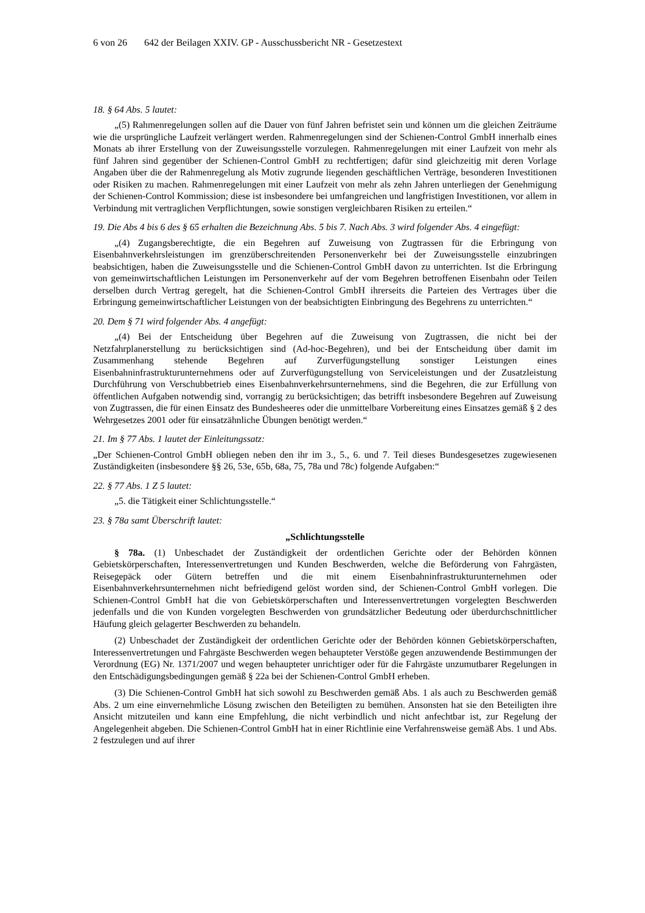6 von 26 642 der Beilagen XXIV. GP - Ausschussbericht NR - Gesetzestext
18. § 64 Abs. 5 lautet:
„(5) Rahmenregelungen sollen auf die Dauer von fünf Jahren befristet sein und können um die gleichen Zeiträume wie die ursprüngliche Laufzeit verlängert werden. Rahmenregelungen sind der Schienen-Control GmbH innerhalb eines Monats ab ihrer Erstellung von der Zuweisungsstelle vorzulegen. Rahmenregelungen mit einer Laufzeit von mehr als fünf Jahren sind gegenüber der Schienen-Control GmbH zu rechtfertigen; dafür sind gleichzeitig mit deren Vorlage Angaben über die der Rahmenregelung als Motiv zugrunde liegenden geschäftlichen Verträge, besonderen Investitionen oder Risiken zu machen. Rahmenregelungen mit einer Laufzeit von mehr als zehn Jahren unterliegen der Genehmigung der Schienen-Control Kommission; diese ist insbesondere bei umfangreichen und langfristigen Investitionen, vor allem in Verbindung mit vertraglichen Verpflichtungen, sowie sonstigen vergleichbaren Risiken zu erteilen.“
19. Die Abs 4 bis 6 des § 65 erhalten die Bezeichnung Abs. 5 bis 7. Nach Abs. 3 wird folgender Abs. 4 eingefügt:
„(4) Zugangsberechtigte, die ein Begehren auf Zuweisung von Zugtrassen für die Erbringung von Eisenbahnverkehrsleistungen im grenzüberschreitenden Personenverkehr bei der Zuweisungsstelle einzubringen beabsichtigen, haben die Zuweisungsstelle und die Schienen-Control GmbH davon zu unterrichten. Ist die Erbringung von gemeinwirtschaftlichen Leistungen im Personenverkehr auf der vom Begehren betroffenen Eisenbahn oder Teilen derselben durch Vertrag geregelt, hat die Schienen-Control GmbH ihrerseits die Parteien des Vertrages über die Erbringung gemeinwirtschaftlicher Leistungen von der beabsichtigten Einbringung des Begehrens zu unterrichten.“
20. Dem § 71 wird folgender Abs. 4 angefügt:
„(4) Bei der Entscheidung über Begehren auf die Zuweisung von Zugtrassen, die nicht bei der Netzfahrplanerstellung zu berücksichtigen sind (Ad-hoc-Begehren), und bei der Entscheidung über damit im Zusammenhang stehende Begehren auf Zurverfügungstellung sonstiger Leistungen eines Eisenbahninfrastrukturunternehmens oder auf Zurverfügungstellung von Serviceleistungen und der Zusatzleistung Durchführung von Verschubbetrieb eines Eisenbahnverkehrsunternehmens, sind die Begehren, die zur Erfüllung von öffentlichen Aufgaben notwendig sind, vorrangig zu berücksichtigen; das betrifft insbesondere Begehren auf Zuweisung von Zugtrassen, die für einen Einsatz des Bundesheeres oder die unmittelbare Vorbereitung eines Einsatzes gemäß § 2 des Wehrgesetzes 2001 oder für einsatzähnliche Übungen benötigt werden.“
21. Im § 77 Abs. 1 lautet der Einleitungssatz:
„Der Schienen-Control GmbH obliegen neben den ihr im 3., 5., 6. und 7. Teil dieses Bundesgesetzes zugewiesenen Zuständigkeiten (insbesondere §§ 26, 53e, 65b, 68a, 75, 78a und 78c) folgende Aufgaben:“
22. § 77 Abs. 1 Z 5 lautet:
„5. die Tätigkeit einer Schlichtungsstelle.“
23. § 78a samt Überschrift lautet:
„Schlichtungsstelle
§ 78a. (1) Unbeschadet der Zuständigkeit der ordentlichen Gerichte oder der Behörden können Gebietskörperschaften, Interessenvertretungen und Kunden Beschwerden, welche die Beförderung von Fahrgästen, Reisegepäck oder Gütern betreffen und die mit einem Eisenbahninfrastrukturunternehmen oder Eisenbahnverkehrsunternehmen nicht befriedigend gelöst worden sind, der Schienen-Control GmbH vorlegen. Die Schienen-Control GmbH hat die von Gebietskörperschaften und Interessenvertretungen vorgelegten Beschwerden jedenfalls und die von Kunden vorgelegten Beschwerden von grundsätzlicher Bedeutung oder überdurchschnittlicher Häufung gleich gelagerter Beschwerden zu behandeln.
(2) Unbeschadet der Zuständigkeit der ordentlichen Gerichte oder der Behörden können Gebietskörperschaften, Interessenvertretungen und Fahrgäste Beschwerden wegen behaupteter Verstöße gegen anzuwendende Bestimmungen der Verordnung (EG) Nr. 1371/2007 und wegen behaupteter unrichtiger oder für die Fahrgäste unzumutbarer Regelungen in den Entschädigungsbedingungen gemäß § 22a bei der Schienen-Control GmbH erheben.
(3) Die Schienen-Control GmbH hat sich sowohl zu Beschwerden gemäß Abs. 1 als auch zu Beschwerden gemäß Abs. 2 um eine einvernehmliche Lösung zwischen den Beteiligten zu bemühen. Ansonsten hat sie den Beteiligten ihre Ansicht mitzuteilen und kann eine Empfehlung, die nicht verbindlich und nicht anfechtbar ist, zur Regelung der Angelegenheit abgeben. Die Schienen-Control GmbH hat in einer Richtlinie eine Verfahrensweise gemäß Abs. 1 und Abs. 2 festzulegen und auf ihrer